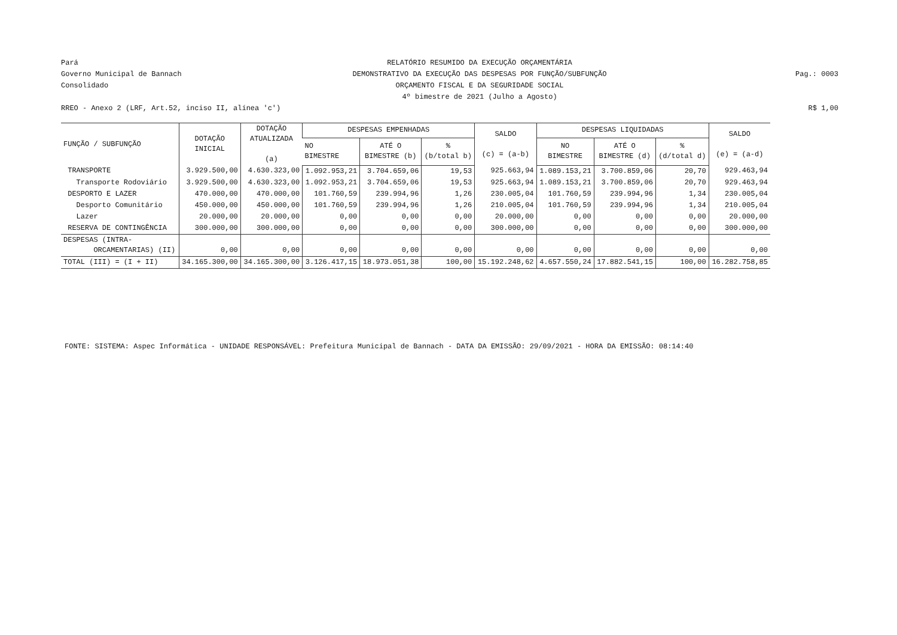Pará RELATÓRIO RESUMIDO DA EXECUÇÃO ORÇAMENTÁRIA
Governo Municipal de Bannach DEMONSTRATIVO DA EXECUÇÃO DAS DESPESAS POR FUNÇÃO/SUBFUNÇÃO Pag.: 0003
Consolidado ORÇAMENTO FISCAL E DA SEGURIDADE SOCIAL
4º bimestre de 2021 (Julho a Agosto)
RREO - Anexo 2 (LRF, Art.52, inciso II, alínea 'c') R$ 1,00
| FUNÇÃO / SUBFUNÇÃO | DOTAÇÃO INICIAL | DOTAÇÃO ATUALIZADA (a) | DESPESAS EMPENHADAS | | | SALDO (c) = (a-b) | DESPESAS LIQUIDADAS | | | SALDO (e) = (a-d) |
| --- | --- | --- | --- | --- | --- | --- | --- | --- | --- | --- |
| | | | NO BIMESTRE | ATÉ O BIMESTRE (b) | % (b/total b) | | NO BIMESTRE | ATÉ O BIMESTRE (d) | % (d/total d) | |
| TRANSPORTE | 3.929.500,00 | 4.630.323,00 | 1.092.953,21 | 3.704.659,06 | 19,53 | 925.663,94 | 1.089.153,21 | 3.700.859,06 | 20,70 | 929.463,94 |
| Transporte Rodoviário | 3.929.500,00 | 4.630.323,00 | 1.092.953,21 | 3.704.659,06 | 19,53 | 925.663,94 | 1.089.153,21 | 3.700.859,06 | 20,70 | 929.463,94 |
| DESPORTO E LAZER | 470.000,00 | 470.000,00 | 101.760,59 | 239.994,96 | 1,26 | 230.005,04 | 101.760,59 | 239.994,96 | 1,34 | 230.005,04 |
| Desporto Comunitário | 450.000,00 | 450.000,00 | 101.760,59 | 239.994,96 | 1,26 | 210.005,04 | 101.760,59 | 239.994,96 | 1,34 | 210.005,04 |
| Lazer | 20.000,00 | 20.000,00 | 0,00 | 0,00 | 0,00 | 20.000,00 | 0,00 | 0,00 | 0,00 | 20.000,00 |
| RESERVA DE CONTINGÊNCIA | 300.000,00 | 300.000,00 | 0,00 | 0,00 | 0,00 | 300.000,00 | 0,00 | 0,00 | 0,00 | 300.000,00 |
| DESPESAS (INTRA- ORCAMENTARIAS) (II) | 0,00 | 0,00 | 0,00 | 0,00 | 0,00 | 0,00 | 0,00 | 0,00 | 0,00 | 0,00 |
| TOTAL (III) = (I + II) | 34.165.300,00 | 34.165.300,00 | 3.126.417,15 | 18.973.051,38 | 100,00 | 15.192.248,62 | 4.657.550,24 | 17.882.541,15 | 100,00 | 16.282.758,85 |
FONTE: SISTEMA: Aspec Informática - UNIDADE RESPONSÁVEL: Prefeitura Municipal de Bannach - DATA DA EMISSÃO: 29/09/2021 - HORA DA EMISSÃO: 08:14:40